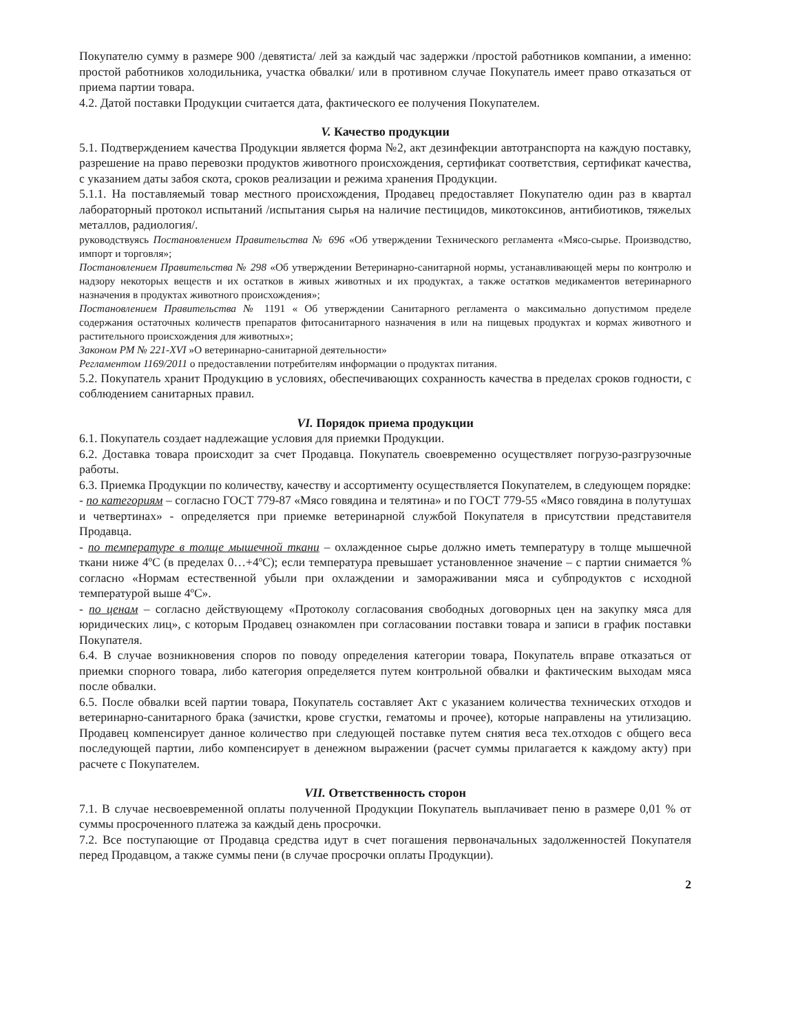Покупателю сумму в размере 900 /девятиста/ лей за каждый час задержки /простой работников компании, а именно: простой работников холодильника, участка обвалки/ или в противном случае Покупатель имеет право отказаться от приема партии товара.
4.2. Датой поставки Продукции считается дата, фактического ее получения Покупателем.
V. Качество продукции
5.1. Подтверждением качества Продукции является форма №2, акт дезинфекции автотранспорта на каждую поставку, разрешение на право перевозки продуктов животного происхождения, сертификат соответствия, сертификат качества, с указанием даты забоя скота, сроков реализации и режима хранения Продукции.
5.1.1. На поставляемый товар местного происхождения, Продавец предоставляет Покупателю один раз в квартал лабораторный протокол испытаний /испытания сырья на наличие пестицидов, микотоксинов, антибиотиков, тяжелых металлов, радиология/.
руководствуясь Постановлением Правительства № 696 «Об утверждении Технического регламента «Мясо-сырье. Производство, импорт и торговля»;
Постановлением Правительства № 298 «Об утверждении Ветеринарно-санитарной нормы, устанавливающей меры по контролю и надзору некоторых веществ и их остатков в живых животных и их продуктах, а также остатков медикаментов ветеринарного назначения в продуктах животного происхождения»;
Постановлением Правительства № 1191 « Об утверждении Санитарного регламента о максимально допустимом пределе содержания остаточных количеств препаратов фитосанитарного назначения в или на пищевых продуктах и кормах животного и растительного происхождения для животных»;
Законом РМ № 221-XVI »О ветеринарно-санитарной деятельности»
Регламентом 1169/2011 о предоставлении потребителям информации о продуктах питания.
5.2. Покупатель хранит Продукцию в условиях, обеспечивающих сохранность качества в пределах сроков годности, с соблюдением санитарных правил.
VI. Порядок приема продукции
6.1. Покупатель создает надлежащие условия для приемки Продукции.
6.2. Доставка товара происходит за счет Продавца. Покупатель своевременно осуществляет погрузо-разгрузочные работы.
6.3. Приемка Продукции по количеству, качеству и ассортименту осуществляется Покупателем, в следующем порядке:
- по категориям – согласно ГОСТ 779-87 «Мясо говядина и телятина» и по ГОСТ 779-55 «Мясо говядина в полутушах и четвертинах» - определяется при приемке ветеринарной службой Покупателя в присутствии представителя Продавца.
- по температуре в толще мышечной ткани – охлажденное сырье должно иметь температуру в толще мышечной ткани ниже 4ºС (в пределах 0…+4ºС); если температура превышает установленное значение – с партии снимается % согласно «Нормам естественной убыли при охлаждении и замораживании мяса и субпродуктов с исходной температурой выше 4ºС».
- по ценам – согласно действующему «Протоколу согласования свободных договорных цен на закупку мяса для юридических лиц», с которым Продавец ознакомлен при согласовании поставки товара и записи в график поставки Покупателя.
6.4. В случае возникновения споров по поводу определения категории товара, Покупатель вправе отказаться от приемки спорного товара, либо категория определяется путем контрольной обвалки и фактическим выходам мяса после обвалки.
6.5. После обвалки всей партии товара, Покупатель составляет Акт с указанием количества технических отходов и ветеринарно-санитарного брака (зачистки, крове сгустки, гематомы и прочее), которые направлены на утилизацию. Продавец компенсирует данное количество при следующей поставке путем снятия веса тех.отходов с общего веса последующей партии, либо компенсирует в денежном выражении (расчет суммы прилагается к каждому акту) при расчете с Покупателем.
VII. Ответственность сторон
7.1. В случае несвоевременной оплаты полученной Продукции Покупатель выплачивает пеню в размере 0,01 % от суммы просроченного платежа за каждый день просрочки.
7.2. Все поступающие от Продавца средства идут в счет погашения первоначальных задолженностей Покупателя перед Продавцом, а также суммы пени (в случае просрочки оплаты Продукции).
2